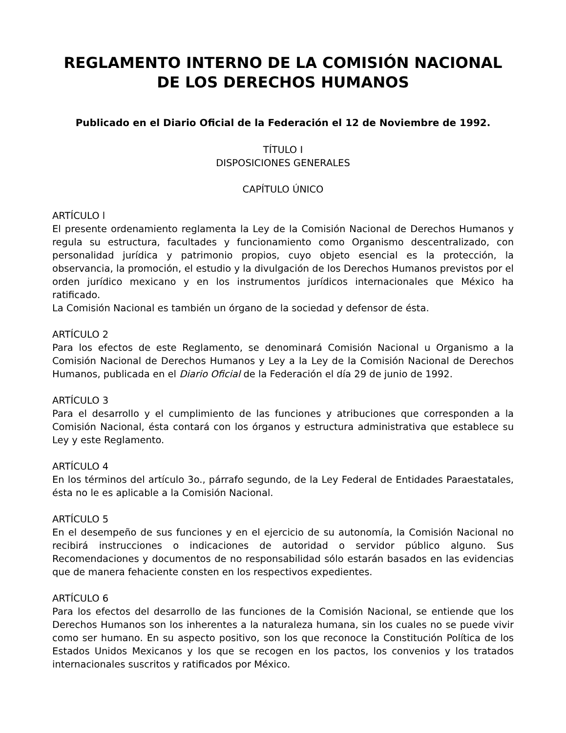REGLAMENTO INTERNO DE LA COMISIÓN NACIONAL
DE LOS DERECHOS HUMANOS
Publicado en el Diario Oficial de la Federación el 12 de Noviembre de 1992.
TÍTULO I
DISPOSICIONES GENERALES
CAPÍTULO ÚNICO
ARTÍCULO l
El presente ordenamiento reglamenta la Ley de la Comisión Nacional de Derechos Humanos y regula su estructura, facultades y funcionamiento como Organismo descentralizado, con personalidad jurídica y patrimonio propios, cuyo objeto esencial es la protección, la observancia, la promoción, el estudio y la divulgación de los Derechos Humanos previstos por el orden jurídico mexicano y en los instrumentos jurídicos internacionales que México ha ratificado.
La Comisión Nacional es también un órgano de la sociedad y defensor de ésta.
ARTÍCULO 2
Para los efectos de este Reglamento, se denominará Comisión Nacional u Organismo a la Comisión Nacional de Derechos Humanos y Ley a la Ley de la Comisión Nacional de Derechos Humanos, publicada en el Diario Oficial de la Federación el día 29 de junio de 1992.
ARTÍCULO 3
Para el desarrollo y el cumplimiento de las funciones y atribuciones que corresponden a la Comisión Nacional, ésta contará con los órganos y estructura administrativa que establece su Ley y este Reglamento.
ARTÍCULO 4
En los términos del artículo 3o., párrafo segundo, de la Ley Federal de Entidades Paraestatales, ésta no le es aplicable a la Comisión Nacional.
ARTÍCULO 5
En el desempeño de sus funciones y en el ejercicio de su autonomía, la Comisión Nacional no recibirá instrucciones o indicaciones de autoridad o servidor público alguno. Sus Recomendaciones y documentos de no responsabilidad sólo estarán basados en las evidencias que de manera fehaciente consten en los respectivos expedientes.
ARTÍCULO 6
Para los efectos del desarrollo de las funciones de la Comisión Nacional, se entiende que los Derechos Humanos son los inherentes a la naturaleza humana, sin los cuales no se puede vivir como ser humano. En su aspecto positivo, son los que reconoce la Constitución Política de los Estados Unidos Mexicanos y los que se recogen en los pactos, los convenios y los tratados internacionales suscritos y ratificados por México.